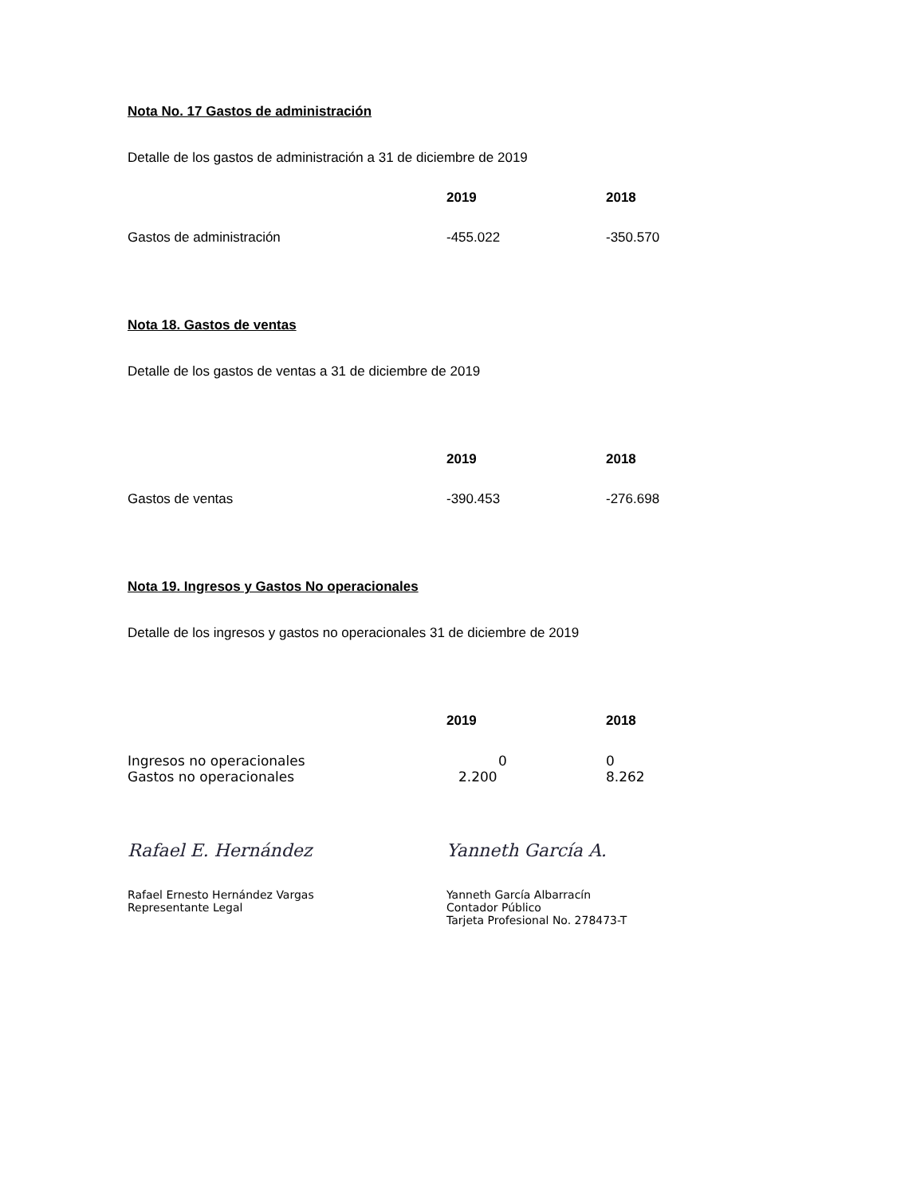Nota No. 17 Gastos de administración
Detalle de los gastos de administración a 31 de diciembre de 2019
| | 2019 | 2018 |
| --- | --- | --- |
| Gastos de administración | -455.022 | -350.570 |
Nota 18. Gastos de ventas
Detalle de los gastos de ventas a 31 de diciembre de 2019
| | 2019 | 2018 |
| --- | --- | --- |
| Gastos de ventas | -390.453 | -276.698 |
Nota 19. Ingresos y Gastos No operacionales
Detalle de los ingresos y gastos no operacionales 31 de diciembre de 2019
| | 2019 | 2018 |
| --- | --- | --- |
| Ingresos no operacionales | 0 | 0 |
| Gastos no operacionales | 2.200 | 8.262 |
Rafael E. Hernández
Rafael Ernesto Hernández Vargas
Representante Legal
Yanneth García A.
Yanneth García Albarracín
Contador Público
Tarjeta Profesional No. 278473-T